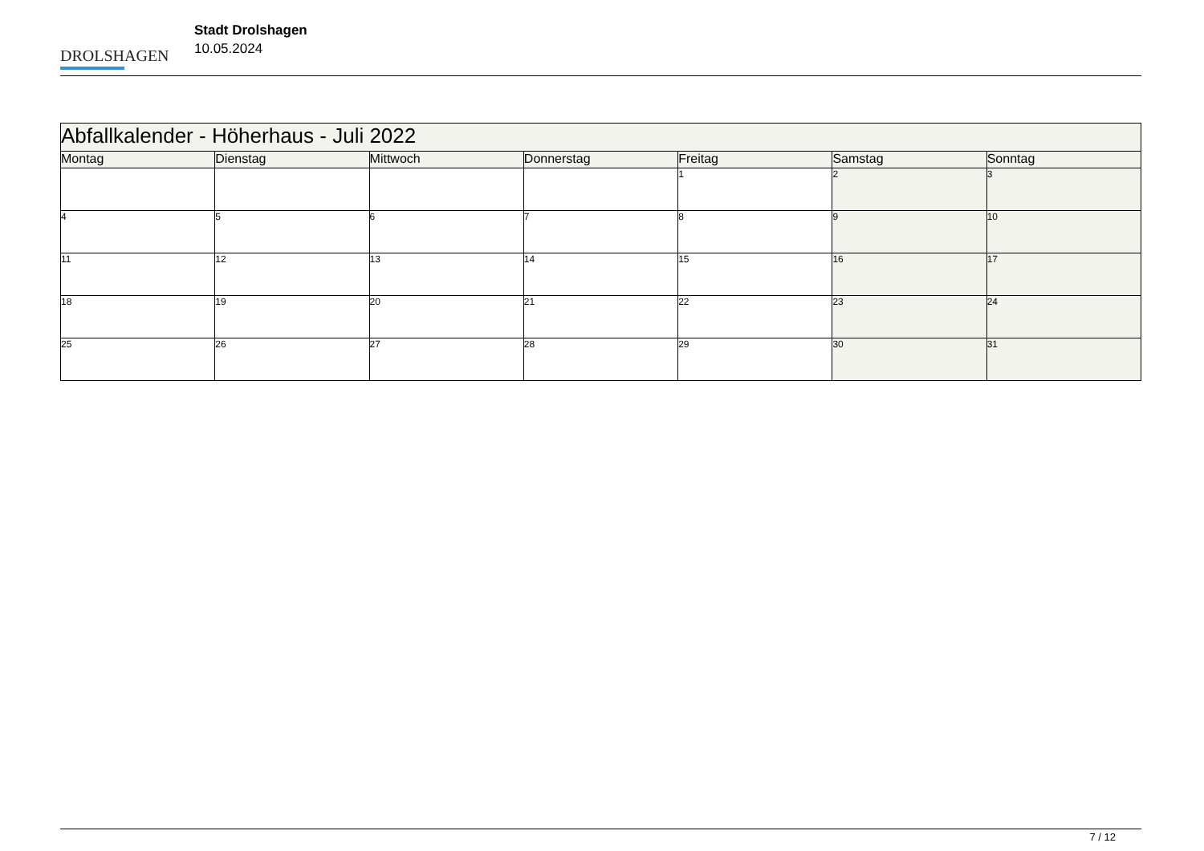DROLSHAGEN
Stadt Drolshagen
10.05.2024
| Abfallkalender - Höherhaus - Juli 2022 | | | | | | |
| Montag | Dienstag | Mittwoch | Donnerstag | Freitag | Samstag | Sonntag |
| | | | | 1 | 2 | 3 |
| 4 | 5 | 6 | 7 | 8 | 9 | 10 |
| 11 | 12 | 13 | 14 | 15 | 16 | 17 |
| 18 | 19 | 20 | 21 | 22 | 23 | 24 |
| 25 | 26 | 27 | 28 | 29 | 30 | 31 |
7 / 12